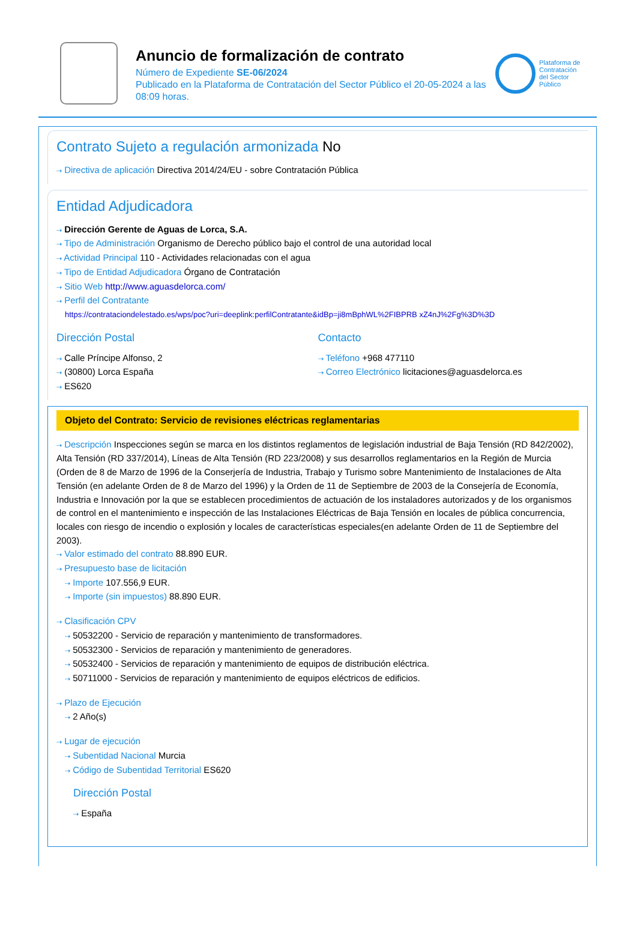Anuncio de formalización de contrato
Número de Expediente SE-06/2024
Publicado en la Plataforma de Contratación del Sector Público el 20-05-2024 a las 08:09 horas.
Plataforma de Contratación del Sector Público
Contrato Sujeto a regulación armonizada No
⇢ Directiva de aplicación Directiva 2014/24/EU - sobre Contratación Pública
Entidad Adjudicadora
⇢ Dirección Gerente de Aguas de Lorca, S.A.
⇢ Tipo de Administración Organismo de Derecho público bajo el control de una autoridad local
⇢ Actividad Principal 110 - Actividades relacionadas con el agua
⇢ Tipo de Entidad Adjudicadora Órgano de Contratación
⇢ Sitio Web http://www.aguasdelorca.com/
⇢ Perfil del Contratante
https://contrataciondelestado.es/wps/poc?uri=deeplink:perfilContratante&idBp=ji8mBphWL%2FIBPRB xZ4nJ%2Fg%3D%3D
Dirección Postal
⇢ Calle Príncipe Alfonso, 2
⇢ (30800) Lorca España
⇢ ES620
Contacto
⇢ Teléfono +968 477110
⇢ Correo Electrónico licitaciones@aguasdelorca.es
Objeto del Contrato: Servicio de revisiones eléctricas reglamentarias
⇢ Descripción Inspecciones según se marca en los distintos reglamentos de legislación industrial de Baja Tensión (RD 842/2002), Alta Tensión (RD 337/2014), Líneas de Alta Tensión (RD 223/2008) y sus desarrollos reglamentarios en la Región de Murcia (Orden de 8 de Marzo de 1996 de la Conserjería de Industria, Trabajo y Turismo sobre Mantenimiento de Instalaciones de Alta Tensión (en adelante Orden de 8 de Marzo del 1996) y la Orden de 11 de Septiembre de 2003 de la Consejería de Economía, Industria e Innovación por la que se establecen procedimientos de actuación de los instaladores autorizados y de los organismos de control en el mantenimiento e inspección de las Instalaciones Eléctricas de Baja Tensión en locales de pública concurrencia, locales con riesgo de incendio o explosión y locales de características especiales(en adelante Orden de 11 de Septiembre del 2003).
⇢ Valor estimado del contrato 88.890 EUR.
⇢ Presupuesto base de licitación
⇢ Importe 107.556,9 EUR.
⇢ Importe (sin impuestos) 88.890 EUR.
⇢ Clasificación CPV
⇢ 50532200 - Servicio de reparación y mantenimiento de transformadores.
⇢ 50532300 - Servicios de reparación y mantenimiento de generadores.
⇢ 50532400 - Servicios de reparación y mantenimiento de equipos de distribución eléctrica.
⇢ 50711000 - Servicios de reparación y mantenimiento de equipos eléctricos de edificios.
⇢ Plazo de Ejecución
⇢ 2 Año(s)
⇢ Lugar de ejecución
⇢ Subentidad Nacional Murcia
⇢ Código de Subentidad Territorial ES620
Dirección Postal
⇢ España